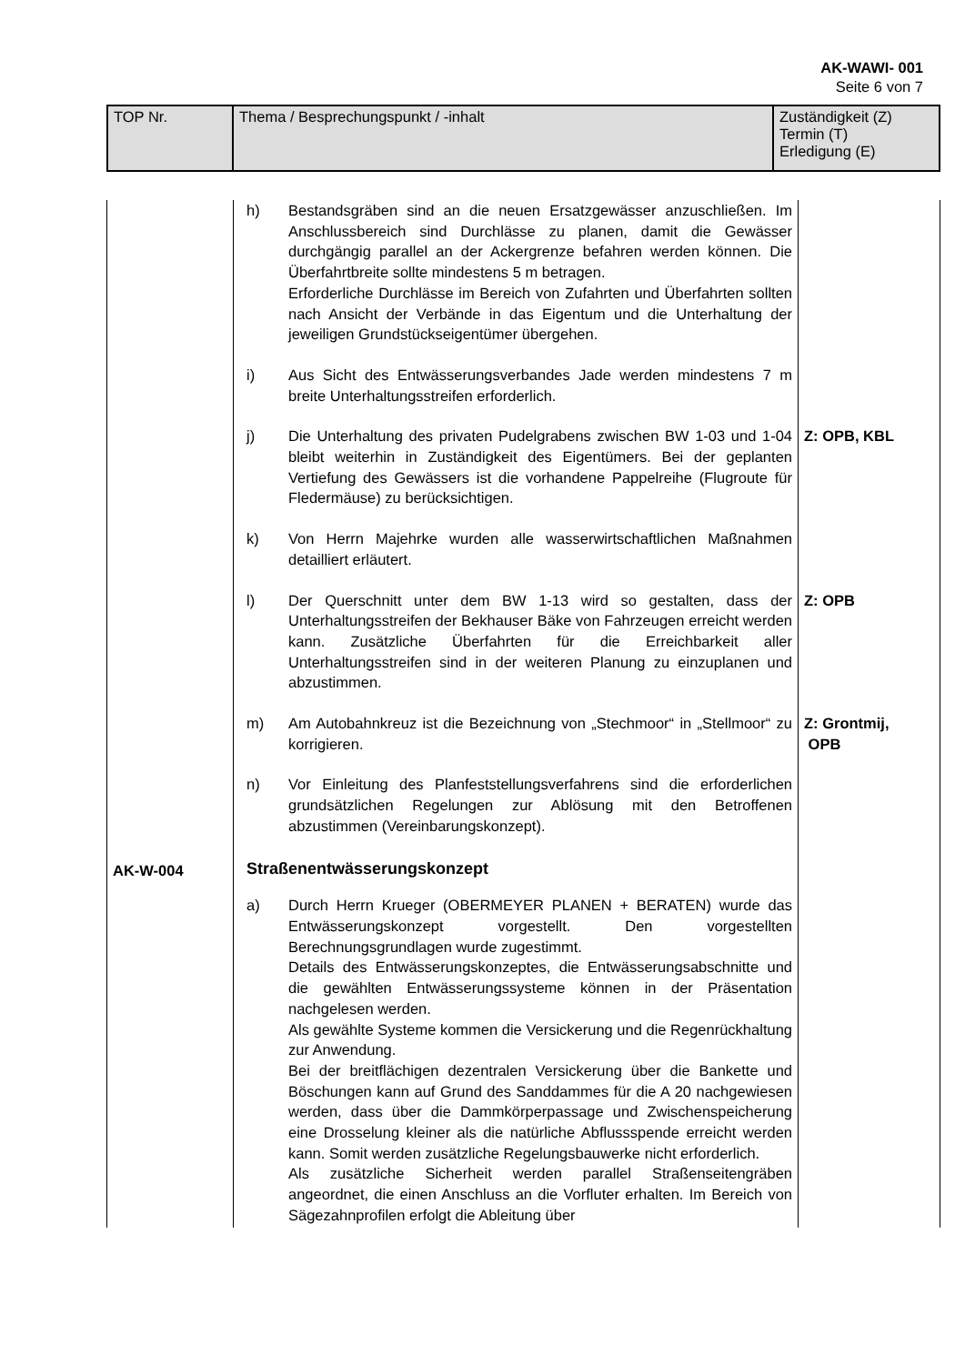AK-WAWI- 001
Seite 6 von 7
| TOP Nr. | Thema / Besprechungspunkt / -inhalt | Zuständigkeit (Z) Termin (T) Erledigung (E) |
| | h) Bestandsgräben sind an die neuen Ersatzgewässer anzuschließen. Im Anschlussbereich sind Durchlässe zu planen, damit die Gewässer durchgängig parallel an der Ackergrenze befahren werden können. Die Überfahrtbreite sollte mindestens 5 m betragen. Erforderliche Durchlässe im Bereich von Zufahrten und Überfahrten sollten nach Ansicht der Verbände in das Eigentum und die Unterhaltung der jeweiligen Grundstückseigentümer übergehen. | |
| | i) Aus Sicht des Entwässerungsverbandes Jade werden mindestens 7 m breite Unterhaltungsstreifen erforderlich. | |
| | j) Die Unterhaltung des privaten Pudelgrabens zwischen BW 1-03 und 1-04 bleibt weiterhin in Zuständigkeit des Eigentümers. Bei der geplanten Vertiefung des Gewässers ist die vorhandene Pappelreihe (Flugroute für Fledermäuse) zu berücksichtigen. | Z: OPB, KBL |
| | k) Von Herrn Majehrke wurden alle wasserwirtschaftlichen Maßnahmen detailliert erläutert. | |
| | l) Der Querschnitt unter dem BW 1-13 wird so gestalten, dass der Unterhaltungsstreifen der Bekhauser Bäke von Fahrzeugen erreicht werden kann. Zusätzliche Überfahrten für die Erreichbarkeit aller Unterhaltungsstreifen sind in der weiteren Planung zu einzuplanen und abzustimmen. | Z: OPB |
| | m) Am Autobahnkreuz ist die Bezeichnung von „Stechmoor“ in „Stellmoor“ zu korrigieren. | Z: Grontmij, OPB |
| | n) Vor Einleitung des Planfeststellungsverfahrens sind die erforderlichen grundsätzlichen Regelungen zur Ablösung mit den Betroffenen abzustimmen (Vereinbarungskonzept). | |
| AK-W-004 | Straßenentwässerungskonzept | |
| | a) Durch Herrn Krueger (OBERMEYER PLANEN + BERATEN) wurde das Entwässerungskonzept vorgestellt. Den vorgestellten Berechnungsgrundlagen wurde zugestimmt. Details des Entwässerungskonzeptes, die Entwässerungsabschnitte und die gewählten Entwässerungssysteme können in der Präsentation nachgelesen werden. Als gewählte Systeme kommen die Versickerung und die Regenrückhaltung zur Anwendung. Bei der breitflächigen dezentralen Versickerung über die Bankette und Böschungen kann auf Grund des Sanddammes für die A 20 nachgewiesen werden, dass über die Dammkörperpassage und Zwischenspeicherung eine Drosselung kleiner als die natürliche Abflussspende erreicht werden kann. Somit werden zusätzliche Regelungsbauwerke nicht erforderlich. Als zusätzliche Sicherheit werden parallel Straßenseitengräben angeordnet, die einen Anschluss an die Vorfluter erhalten. Im Bereich von Sägezahnprofilen erfolgt die Ableitung über | |